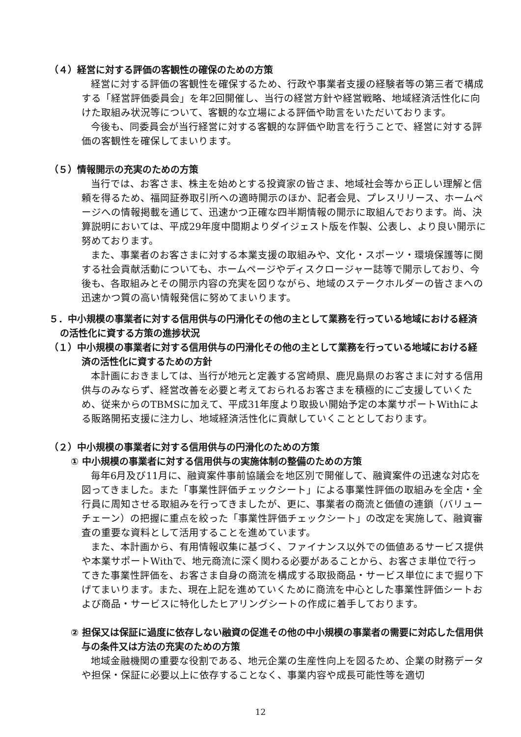（４）経営に対する評価の客観性の確保のための方策
経営に対する評価の客観性を確保するため、行政や事業者支援の経験者等の第三者で構成する「経営評価委員会」を年2回開催し、当行の経営方針や経営戦略、地域経済活性化に向けた取組み状況等について、客観的な立場による評価や助言をいただいております。
今後も、同委員会が当行経営に対する客観的な評価や助言を行うことで、経営に対する評価の客観性を確保してまいります。
（５）情報開示の充実のための方策
当行では、お客さま、株主を始めとする投資家の皆さま、地域社会等から正しい理解と信頼を得るため、福岡証券取引所への適時開示のほか、記者会見、プレスリリース、ホームページへの情報掲載を通じて、迅速かつ正確な四半期情報の開示に取組んでおります。尚、決算説明においては、平成29年度中間期よりダイジェスト版を作製、公表し、より良い開示に努めております。
また、事業者のお客さまに対する本業支援の取組みや、文化・スポーツ・環境保護等に関する社会貢献活動についても、ホームページやディスクロージャー誌等で開示しており、今後も、各取組みとその開示内容の充実を図りながら、地域のステークホルダーの皆さまへの迅速かつ質の高い情報発信に努めてまいります。
５．中小規模の事業者に対する信用供与の円滑化その他の主として業務を行っている地域における経済の活性化に資する方策の進捗状況
（１）中小規模の事業者に対する信用供与の円滑化その他の主として業務を行っている地域における経済の活性化に資するための方針
本計画におきましては、当行が地元と定義する宮崎県、鹿児島県のお客さまに対する信用供与のみならず、経営改善を必要と考えておられるお客さまを積極的にご支援していくため、従来からのTBMSに加えて、平成31年度より取扱い開始予定の本業サポートWithによる販路開拓支援に注力し、地域経済活性化に貢献していくこととしております。
（２）中小規模の事業者に対する信用供与の円滑化のための方策
① 中小規模の事業者に対する信用供与の実施体制の整備のための方策
毎年6月及び11月に、融資案件事前協議会を地区別で開催して、融資案件の迅速な対応を図ってきました。また「事業性評価チェックシート」による事業性評価の取組みを全店・全行員に周知させる取組みを行ってきましたが、更に、事業者の商流と価値の連鎖（バリューチェーン）の把握に重点を絞った「事業性評価チェックシート」の改定を実施して、融資審査の重要な資料として活用することを進めています。
また、本計画から、有用情報収集に基づく、ファイナンス以外での価値あるサービス提供や本業サポートWithで、地元商流に深く関わる必要があることから、お客さま単位で行ってきた事業性評価を、お客さま自身の商流を構成する取扱商品・サービス単位にまで掘り下げてまいります。また、現在上記を進めていくために商流を中心とした事業性評価シートおよび商品・サービスに特化したヒアリングシートの作成に着手しております。
② 担保又は保証に過度に依存しない融資の促進その他の中小規模の事業者の需要に対応した信用供与の条件又は方法の充実のための方策
地域金融機関の重要な役割である、地元企業の生産性向上を図るため、企業の財務データや担保・保証に必要以上に依存することなく、事業内容や成長可能性等を適切
12